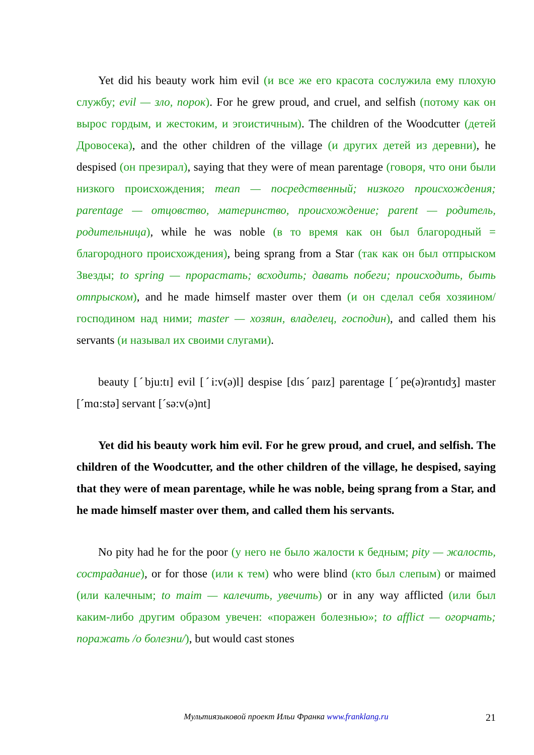Yet did his beauty work him evil (и все же его красота сослужила ему плохую службу; evil — зло, порок). For he grew proud, and cruel, and selfish (потому как он вырос гордым, и жестоким, и эгоистичным). The children of the Woodcutter (детей Дровосека), and the other children of the village (и других детей из деревни), he despised (он презирал), saying that they were of mean parentage (говоря, что они были низкого происхождения; mean — посредственный; низкого происхождения; parentage — отцовство, материнство, происхождение; parent — родитель, родительница), while he was noble (в то время как он был благородный = благородного происхождения), being sprang from a Star (так как он был отпрыском Звезды; to spring — прорастать; всходить; давать побеги; происходить, быть отпрыском), and he made himself master over them (и он сделал себя хозяином/господином над ними; master — хозяин, владелец, господин), and called them his servants (и называл их своими слугами).
beauty [ˊbju:tɪ] evil [ˊi:v(ə)l] despise [dɪsˊpaɪz] parentage [ˊpe(ə)rəntɪdʒ] master [ˊmɑ:stə] servant [ˊsə:v(ə)nt]
Yet did his beauty work him evil. For he grew proud, and cruel, and selfish. The children of the Woodcutter, and the other children of the village, he despised, saying that they were of mean parentage, while he was noble, being sprang from a Star, and he made himself master over them, and called them his servants.
No pity had he for the poor (у него не было жалости к бедным; pity — жалость, сострадание), or for those (или к тем) who were blind (кто был слепым) or maimed (или калечным; to maim — калечить, увечить) or in any way afflicted (или был каким-либо другим образом увечен: «поражен болезнью»; to afflict — огорчать; поражать /о болезни/), but would cast stones
Мультиязыковой проект Ильи Франка www.franklang.ru 21